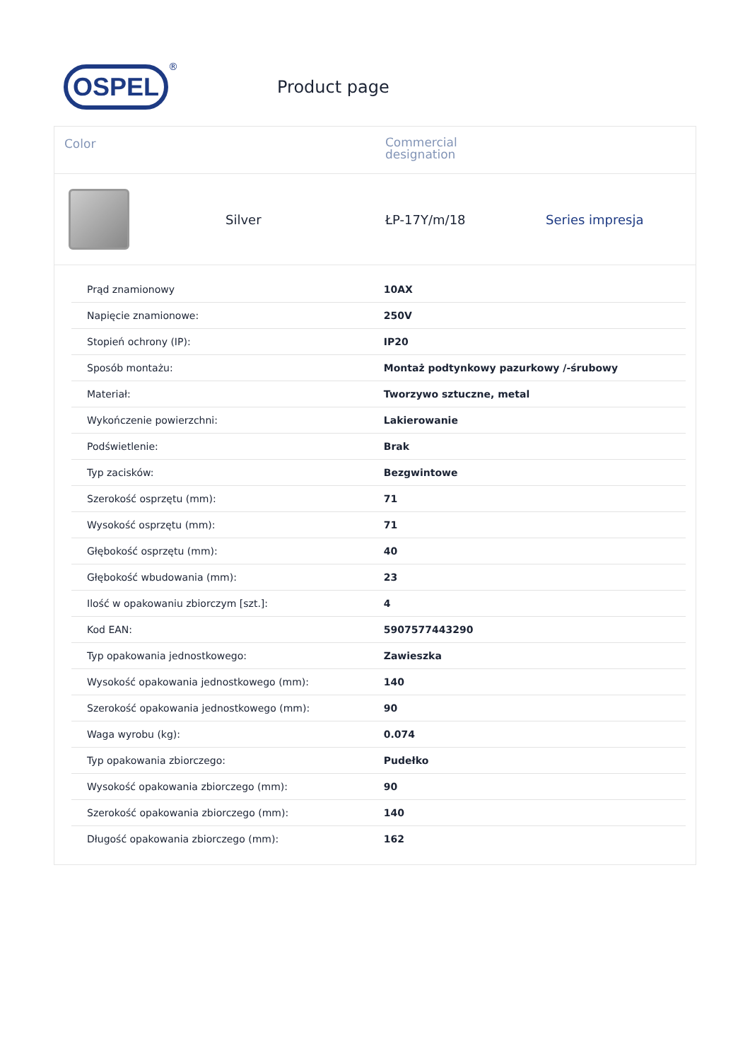OSPEL
®
Product page
Color
Commercial designation
Silver ŁP-17Y/m/18 Series impresja
| Prąd znamionowy | 10AX |
| Napięcie znamionowe: | 250V |
| Stopień ochrony (IP): | IP20 |
| Sposób montażu: | Montaż podtynkowy pazurkowy /-śrubowy |
| Materiał: | Tworzywo sztuczne, metal |
| Wykończenie powierzchni: | Lakierowanie |
| Podświetlenie: | Brak |
| Typ zacisków: | Bezgwintowe |
| Szerokość osprzętu (mm): | 71 |
| Wysokość osprzętu (mm): | 71 |
| Głębokość osprzętu (mm): | 40 |
| Głębokość wbudowania (mm): | 23 |
| Ilość w opakowaniu zbiorczym [szt.]: | 4 |
| Kod EAN: | 5907577443290 |
| Typ opakowania jednostkowego: | Zawieszka |
| Wysokość opakowania jednostkowego (mm): | 140 |
| Szerokość opakowania jednostkowego (mm): | 90 |
| Waga wyrobu (kg): | 0.074 |
| Typ opakowania zbiorczego: | Pudełko |
| Wysokość opakowania zbiorczego (mm): | 90 |
| Szerokość opakowania zbiorczego (mm): | 140 |
| Długość opakowania zbiorczego (mm): | 162 |